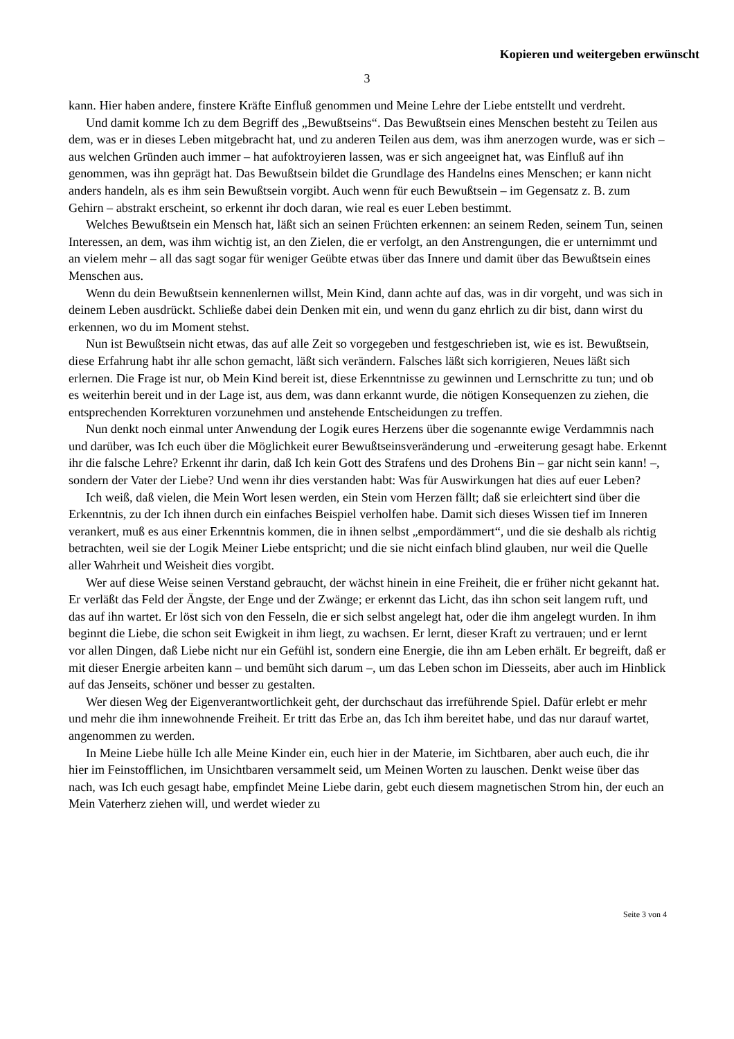Kopieren und weitergeben erwünscht
3
kann. Hier haben andere, finstere Kräfte Einfluß genommen und Meine Lehre der Liebe entstellt und verdreht.
Und damit komme Ich zu dem Begriff des „Bewußtseins“. Das Bewußtsein eines Menschen besteht zu Teilen aus dem, was er in dieses Leben mitgebracht hat, und zu anderen Teilen aus dem, was ihm anerzogen wurde, was er sich – aus welchen Gründen auch immer – hat aufoktroyieren lassen, was er sich angeeignet hat, was Einfluß auf ihn genommen, was ihn geprägt hat. Das Bewußtsein bildet die Grundlage des Handelns eines Menschen; er kann nicht anders handeln, als es ihm sein Bewußtsein vorgibt. Auch wenn für euch Bewußtsein – im Gegensatz z. B. zum Gehirn – abstrakt erscheint, so erkennt ihr doch daran, wie real es euer Leben bestimmt.
Welches Bewußtsein ein Mensch hat, läßt sich an seinen Früchten erkennen: an seinem Reden, seinem Tun, seinen Interessen, an dem, was ihm wichtig ist, an den Zielen, die er verfolgt, an den Anstrengungen, die er unternimmt und an vielem mehr – all das sagt sogar für weniger Geübte etwas über das Innere und damit über das Bewußtsein eines Menschen aus.
Wenn du dein Bewußtsein kennenlernen willst, Mein Kind, dann achte auf das, was in dir vorgeht, und was sich in deinem Leben ausdrückt. Schließe dabei dein Denken mit ein, und wenn du ganz ehrlich zu dir bist, dann wirst du erkennen, wo du im Moment stehst.
Nun ist Bewußtsein nicht etwas, das auf alle Zeit so vorgegeben und festgeschrieben ist, wie es ist. Bewußtsein, diese Erfahrung habt ihr alle schon gemacht, läßt sich verändern. Falsches läßt sich korrigieren, Neues läßt sich erlernen. Die Frage ist nur, ob Mein Kind bereit ist, diese Erkenntnisse zu gewinnen und Lernschritte zu tun; und ob es weiterhin bereit und in der Lage ist, aus dem, was dann erkannt wurde, die nötigen Konsequenzen zu ziehen, die entsprechenden Korrekturen vorzunehmen und anstehende Entscheidungen zu treffen.
Nun denkt noch einmal unter Anwendung der Logik eures Herzens über die sogenannte ewige Verdammnis nach und darüber, was Ich euch über die Möglichkeit eurer Bewußtseinsveränderung und -erweiterung gesagt habe. Erkennt ihr die falsche Lehre? Erkennt ihr darin, daß Ich kein Gott des Strafens und des Drohens Bin – gar nicht sein kann! –, sondern der Vater der Liebe? Und wenn ihr dies verstanden habt: Was für Auswirkungen hat dies auf euer Leben?
Ich weiß, daß vielen, die Mein Wort lesen werden, ein Stein vom Herzen fällt; daß sie erleichtert sind über die Erkenntnis, zu der Ich ihnen durch ein einfaches Beispiel verholfen habe. Damit sich dieses Wissen tief im Inneren verankert, muß es aus einer Erkenntnis kommen, die in ihnen selbst „empordämmert“, und die sie deshalb als richtig betrachten, weil sie der Logik Meiner Liebe entspricht; und die sie nicht einfach blind glauben, nur weil die Quelle aller Wahrheit und Weisheit dies vorgibt.
Wer auf diese Weise seinen Verstand gebraucht, der wächst hinein in eine Freiheit, die er früher nicht gekannt hat. Er verläßt das Feld der Ängste, der Enge und der Zwänge; er erkennt das Licht, das ihn schon seit langem ruft, und das auf ihn wartet. Er löst sich von den Fesseln, die er sich selbst angelegt hat, oder die ihm angelegt wurden. In ihm beginnt die Liebe, die schon seit Ewigkeit in ihm liegt, zu wachsen. Er lernt, dieser Kraft zu vertrauen; und er lernt vor allen Dingen, daß Liebe nicht nur ein Gefühl ist, sondern eine Energie, die ihn am Leben erhält. Er begreift, daß er mit dieser Energie arbeiten kann – und bemüht sich darum –, um das Leben schon im Diesseits, aber auch im Hinblick auf das Jenseits, schöner und besser zu gestalten.
Wer diesen Weg der Eigenverantwortlichkeit geht, der durchschaut das irreführende Spiel. Dafür erlebt er mehr und mehr die ihm innewohnende Freiheit. Er tritt das Erbe an, das Ich ihm bereitet habe, und das nur darauf wartet, angenommen zu werden.
In Meine Liebe hülle Ich alle Meine Kinder ein, euch hier in der Materie, im Sichtbaren, aber auch euch, die ihr hier im Feinstofflichen, im Unsichtbaren versammelt seid, um Meinen Worten zu lauschen. Denkt weise über das nach, was Ich euch gesagt habe, empfindet Meine Liebe darin, gebt euch diesem magnetischen Strom hin, der euch an Mein Vaterherz ziehen will, und werdet wieder zu
Seite 3 von 4